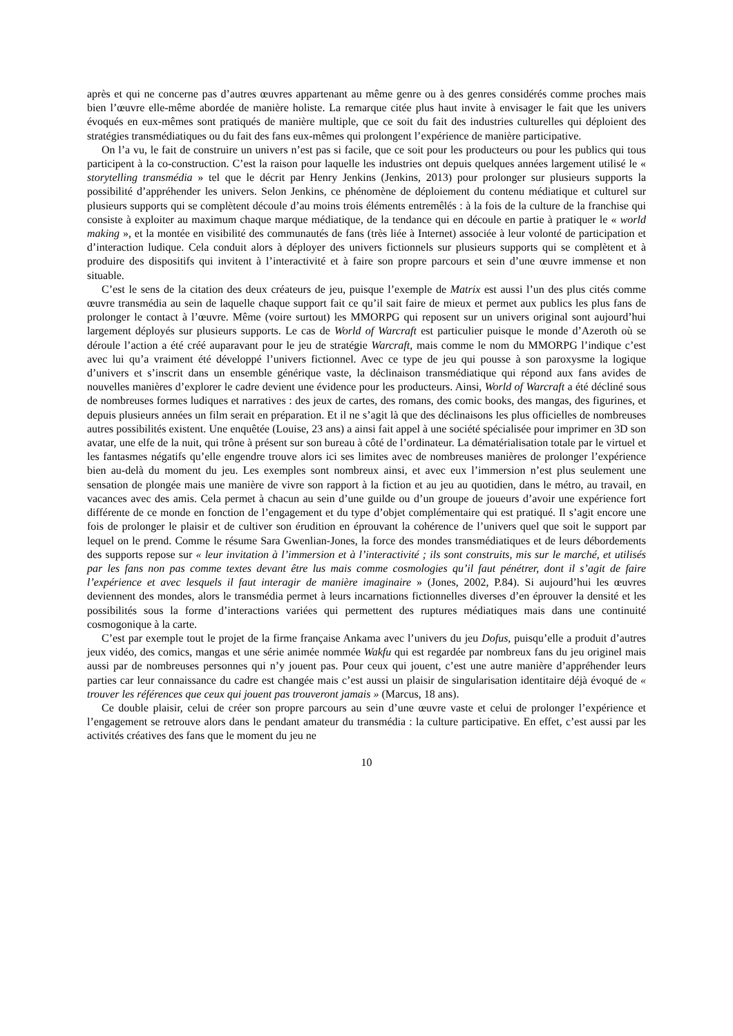après et qui ne concerne pas d’autres œuvres appartenant au même genre ou à des genres considérés comme proches mais bien l’œuvre elle-même abordée de manière holiste. La remarque citée plus haut invite à envisager le fait que les univers évoqués en eux-mêmes sont pratiqués de manière multiple, que ce soit du fait des industries culturelles qui déploient des stratégies transmédiatiques ou du fait des fans eux-mêmes qui prolongent l’expérience de manière participative.
On l’a vu, le fait de construire un univers n’est pas si facile, que ce soit pour les producteurs ou pour les publics qui tous participent à la co-construction. C’est la raison pour laquelle les industries ont depuis quelques années largement utilisé le « storytelling transmédia » tel que le décrit par Henry Jenkins (Jenkins, 2013) pour prolonger sur plusieurs supports la possibilité d’appréhender les univers. Selon Jenkins, ce phénomène de déploiement du contenu médiatique et culturel sur plusieurs supports qui se complètent découle d’au moins trois éléments entremêlés : à la fois de la culture de la franchise qui consiste à exploiter au maximum chaque marque médiatique, de la tendance qui en découle en partie à pratiquer le « world making », et la montée en visibilité des communautés de fans (très liée à Internet) associée à leur volonté de participation et d’interaction ludique. Cela conduit alors à déployer des univers fictionnels sur plusieurs supports qui se complètent et à produire des dispositifs qui invitent à l’interactivité et à faire son propre parcours et sein d’une œuvre immense et non situable.
C’est le sens de la citation des deux créateurs de jeu, puisque l’exemple de Matrix est aussi l’un des plus cités comme œuvre transmédia au sein de laquelle chaque support fait ce qu’il sait faire de mieux et permet aux publics les plus fans de prolonger le contact à l’œuvre. Même (voire surtout) les MMORPG qui reposent sur un univers original sont aujourd’hui largement déployés sur plusieurs supports. Le cas de World of Warcraft est particulier puisque le monde d’Azeroth où se déroule l’action a été créé auparavant pour le jeu de stratégie Warcraft, mais comme le nom du MMORPG l’indique c’est avec lui qu’a vraiment été développé l’univers fictionnel. Avec ce type de jeu qui pousse à son paroxysme la logique d’univers et s’inscrit dans un ensemble générique vaste, la déclinaison transmédiatique qui répond aux fans avides de nouvelles manières d’explorer le cadre devient une évidence pour les producteurs. Ainsi, World of Warcraft a été décliné sous de nombreuses formes ludiques et narratives : des jeux de cartes, des romans, des comic books, des mangas, des figurines, et depuis plusieurs années un film serait en préparation. Et il ne s’agit là que des déclinaisons les plus officielles de nombreuses autres possibilités existent. Une enquêtée (Louise, 23 ans) a ainsi fait appel à une société spécialisée pour imprimer en 3D son avatar, une elfe de la nuit, qui trône à présent sur son bureau à côté de l’ordinateur. La dématérialisation totale par le virtuel et les fantasmes négatifs qu’elle engendre trouve alors ici ses limites avec de nombreuses manières de prolonger l’expérience bien au-delà du moment du jeu. Les exemples sont nombreux ainsi, et avec eux l’immersion n’est plus seulement une sensation de plongée mais une manière de vivre son rapport à la fiction et au jeu au quotidien, dans le métro, au travail, en vacances avec des amis. Cela permet à chacun au sein d’une guilde ou d’un groupe de joueurs d’avoir une expérience fort différente de ce monde en fonction de l’engagement et du type d’objet complémentaire qui est pratiqué. Il s’agit encore une fois de prolonger le plaisir et de cultiver son érudition en éprouvant la cohérence de l’univers quel que soit le support par lequel on le prend. Comme le résume Sara Gwenlian-Jones, la force des mondes transmédiatiques et de leurs débordements des supports repose sur « leur invitation à l’immersion et à l’interactivité ; ils sont construits, mis sur le marché, et utilisés par les fans non pas comme textes devant être lus mais comme cosmologies qu’il faut pénétrer, dont il s’agit de faire l’expérience et avec lesquels il faut interagir de manière imaginaire » (Jones, 2002, P.84). Si aujourd’hui les œuvres deviennent des mondes, alors le transmédia permet à leurs incarnations fictionnelles diverses d’en éprouver la densité et les possibilités sous la forme d’interactions variées qui permettent des ruptures médiatiques mais dans une continuité cosmogonique à la carte.
C’est par exemple tout le projet de la firme française Ankama avec l’univers du jeu Dofus, puisqu’elle a produit d’autres jeux vidéo, des comics, mangas et une série animée nommée Wakfu qui est regardée par nombreux fans du jeu originel mais aussi par de nombreuses personnes qui n’y jouent pas. Pour ceux qui jouent, c’est une autre manière d’appréhender leurs parties car leur connaissance du cadre est changée mais c’est aussi un plaisir de singularisation identitaire déjà évoqué de « trouver les références que ceux qui jouent pas trouveront jamais » (Marcus, 18 ans).
Ce double plaisir, celui de créer son propre parcours au sein d’une œuvre vaste et celui de prolonger l’expérience et l’engagement se retrouve alors dans le pendant amateur du transmédia : la culture participative. En effet, c’est aussi par les activités créatives des fans que le moment du jeu ne
10